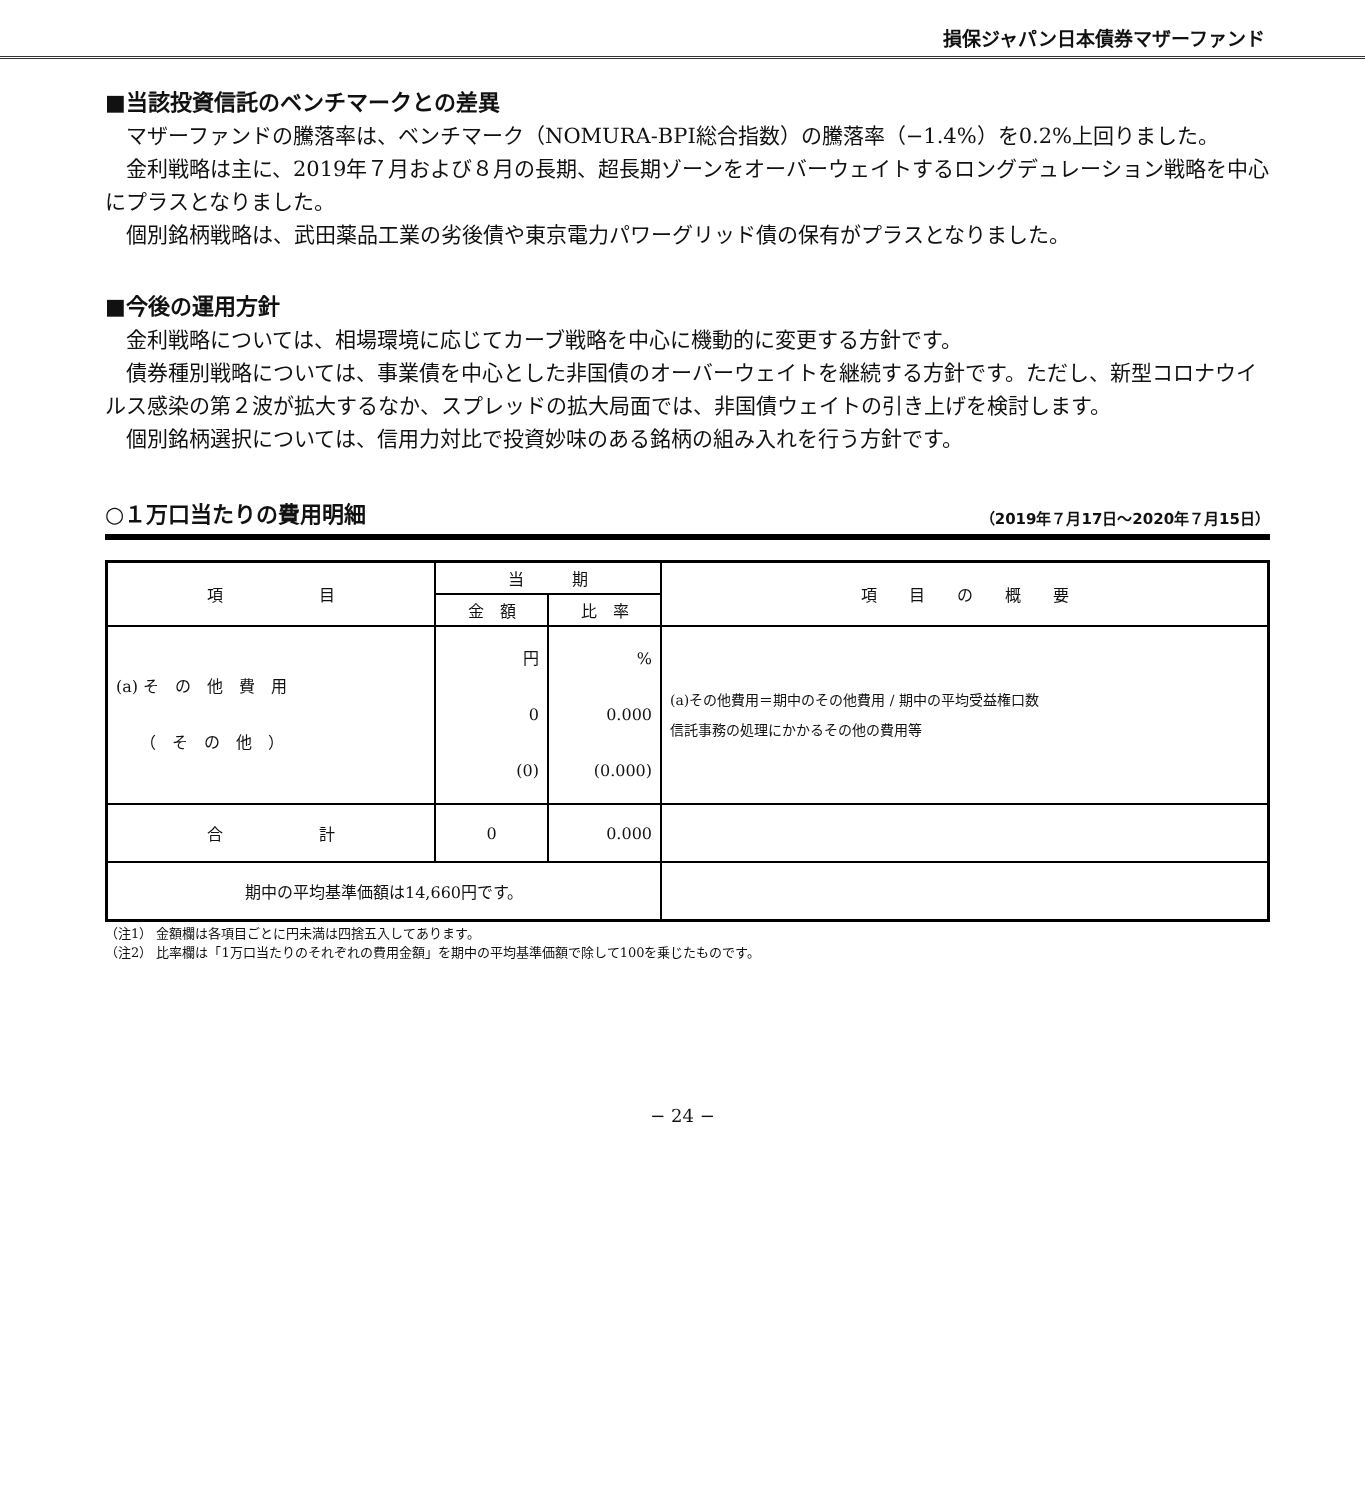損保ジャパン日本債券マザーファンド
■当該投資信託のベンチマークとの差異
マザーファンドの騰落率は、ベンチマーク（NOMURA-BPI総合指数）の騰落率（−1.4%）を0.2%上回りました。
金利戦略は主に、2019年７月および８月の長期、超長期ゾーンをオーバーウェイトするロングデュレーション戦略を中心にプラスとなりました。
個別銘柄戦略は、武田薬品工業の劣後債や東京電力パワーグリッド債の保有がプラスとなりました。
■今後の運用方針
金利戦略については、相場環境に応じてカーブ戦略を中心に機動的に変更する方針です。
債券種別戦略については、事業債を中心とした非国債のオーバーウェイトを継続する方針です。ただし、新型コロナウイルス感染の第２波が拡大するなか、スプレッドの拡大局面では、非国債ウェイトの引き上げを検討します。
個別銘柄選択については、信用力対比で投資妙味のある銘柄の組み入れを行う方針です。
○１万口当たりの費用明細
（2019年７月17日〜2020年７月15日）
| 項 目 | 当 期 | | 項 目 の 概 要 |
| --- | --- | --- | --- |
| | 金 額 | 比 率 | |
| (a) そ の 他 費 用 （ そ の 他 ） | 円 0 (0) | % 0.000 (0.000) | (a)その他費用＝期中のその他費用 / 期中の平均受益権口数 信託事務の処理にかかるその他の費用等 |
| 合 計 | 0 | 0.000 | |
| 期中の平均基準価額は14,660円です。 | | | |
（注1） 金額欄は各項目ごとに円未満は四捨五入してあります。
（注2） 比率欄は「1万口当たりのそれぞれの費用金額」を期中の平均基準価額で除して100を乗じたものです。
− 24 −